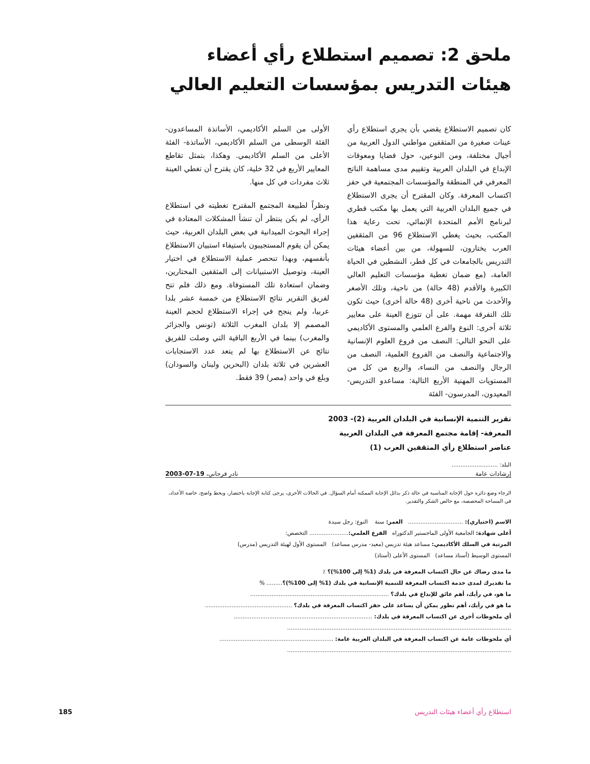ملحق 2: تصميم استطلاع رأي أعضاء هيئات التدريس بمؤسسات التعليم العالي
كان تصميم الاستطلاع يقضي بأن يجري استطلاع رأي عينات صغيرة من المثقفين مواطني الدول العربية من أجيال مختلفة، ومن النوعين، حول قضايا ومعوقات الإبداع في البلدان العربية وتقييم مدى مساهمة الناتج المعرفي في المنطقة والمؤسسات المجتمعية في حفز اكتساب المعرفة. وكان المقترح أن يجرى الاستطلاع في جميع البلدان العربية التي يعمل بها مكتب قطري لبرنامج الأمم المتحدة الإنمائي، تحت رعاية هذا المكتب، بحيث يغطي الاستطلاع 96 من المثقفين العرب يختارون، للسهولة، من بين أعضاء هيئات التدريس بالجامعات في كل قطر، النشطين في الحياة العامة، (مع ضمان تغطية مؤسسات التعليم العالي الكبيرة والأقدم (48 حالة) من ناحية، وتلك الأصغر والأحدث من ناحية أخرى (48 حالة أخرى) حيث تكون تلك التفرقة مهمة. على أن تتوزع العينة على معايير ثلاثة أخرى: النوع والفرع العلمي والمستوى الأكاديمي على النحو التالي: النصف من فروع العلوم الإنسانية والاجتماعية والنصف من الفروع العلمية، النصف من الرجال والنصف من النساء، والربع من كل من المستويات المهنية الأربع التالية: مساعدو التدريس- المعيدون، المدرسون- الفئة
الأولى من السلم الأكاديمي، الأساتذة المساعدون- الفئة الوسطى من السلم الأكاديمي، الأساتذة- الفئة الأعلى من السلم الأكاديمي. وهكذا، بتمثل تقاطع المعايير الأربع في 32 خلية، كان يقترح أن تغطي العينة ثلاث مفردات في كل منها.
ونظراً لطبيعة المجتمع المقترح تغطيته في استطلاع الرأي، لم يكن ينتظر أن تنشأ المشكلات المعتادة في إجراء البحوث الميدانية في بعض البلدان العربية، حيث يمكن أن يقوم المستجيبون باستيفاء استبيان الاستطلاع بأنفسهم، وبهذا تنحصر عملية الاستطلاع في اختيار العينة، وتوصيل الاستبيانات إلى المثقفين المختارين، وضمان استعادة تلك المستوفاة. ومع ذلك فلم تتح لفريق التقرير نتائج الاستطلاع من خمسة عشر بلدا عربيا، ولم ينجح في إجراء الاستطلاع لحجم العينة المصمم إلا بلدان المغرب الثلاثة (تونس والجزائر والمغرب) بينما في الأربع الباقية التي وصلت للفريق نتائج عن الاستطلاع بها لم يتعد عدد الاستجابات العشرين في ثلاثة بلدان (البحرين ولبنان والسودان) وبلغ في واحد (مصر) 39 فقط.
تقرير التنمية الإنسانية في البلدان العربية (2)- 2003
المعرفة- إقامة مجتمع المعرفة في البلدان العربية
عناصر استطلاع رأي المثقفين العرب (1)
البلد: ..........................
إرشادات عامة نادر فرجاني، 19-07-2003
الرجاء وضع دائرة حول الإجابة المناسبة في حالة ذكر بدائل الإجابة الممكنة أمام السؤال. في الحالات الأخرى، يرجى كتابة الإجابة باختصار، وبخط واضح، خاصة الأعداد، في المساحة المخصصة، مع خالص الشكر والتقدير.
الاسم (اختياري): ............................... العمر: سنة النوع: رجل سيدة
أعلى شهادة: الجامعية الأولى الماجستير الدكتوراه الفرع العلمي:...................... التخصص:
المرتبة في السلك الأكاديمي: مساعد هيئة تدريس (معيد- مدرس مساعد) المستوى الأول لهيئة التدريس (مدرس)
المستوى الوسيط (أستاذ مساعد) المستوى الأعلى (أستاذ)
ما مدى رضاك عن حال اكتساب المعرفة في بلدك (1% إلى 100%)؟ ٪
ما تقديرك لمدى خدمة اكتساب المعرفة للتنمية الإنسانية في بلدك (1% إلى 100%)؟......... %
ما هو، في رأيك، أهم عائق للإبداع في بلدك؟ ..............................................................................
ما هو في رأيك، أهم تطور يمكن أن يساعد على حفز اكتساب المعرفة في بلدك؟ .................................................
أي ملحوظات أخرى عن اكتساب المعرفة في بلدك: ..............................................................................
..............................................................................................................................
أي ملحوظات عامة عن اكتساب المعرفة في البلدان العربية عامة: ................................................................
..............................................................................................................................
استطلاع رأي أعضاء هيئات التدريس
185